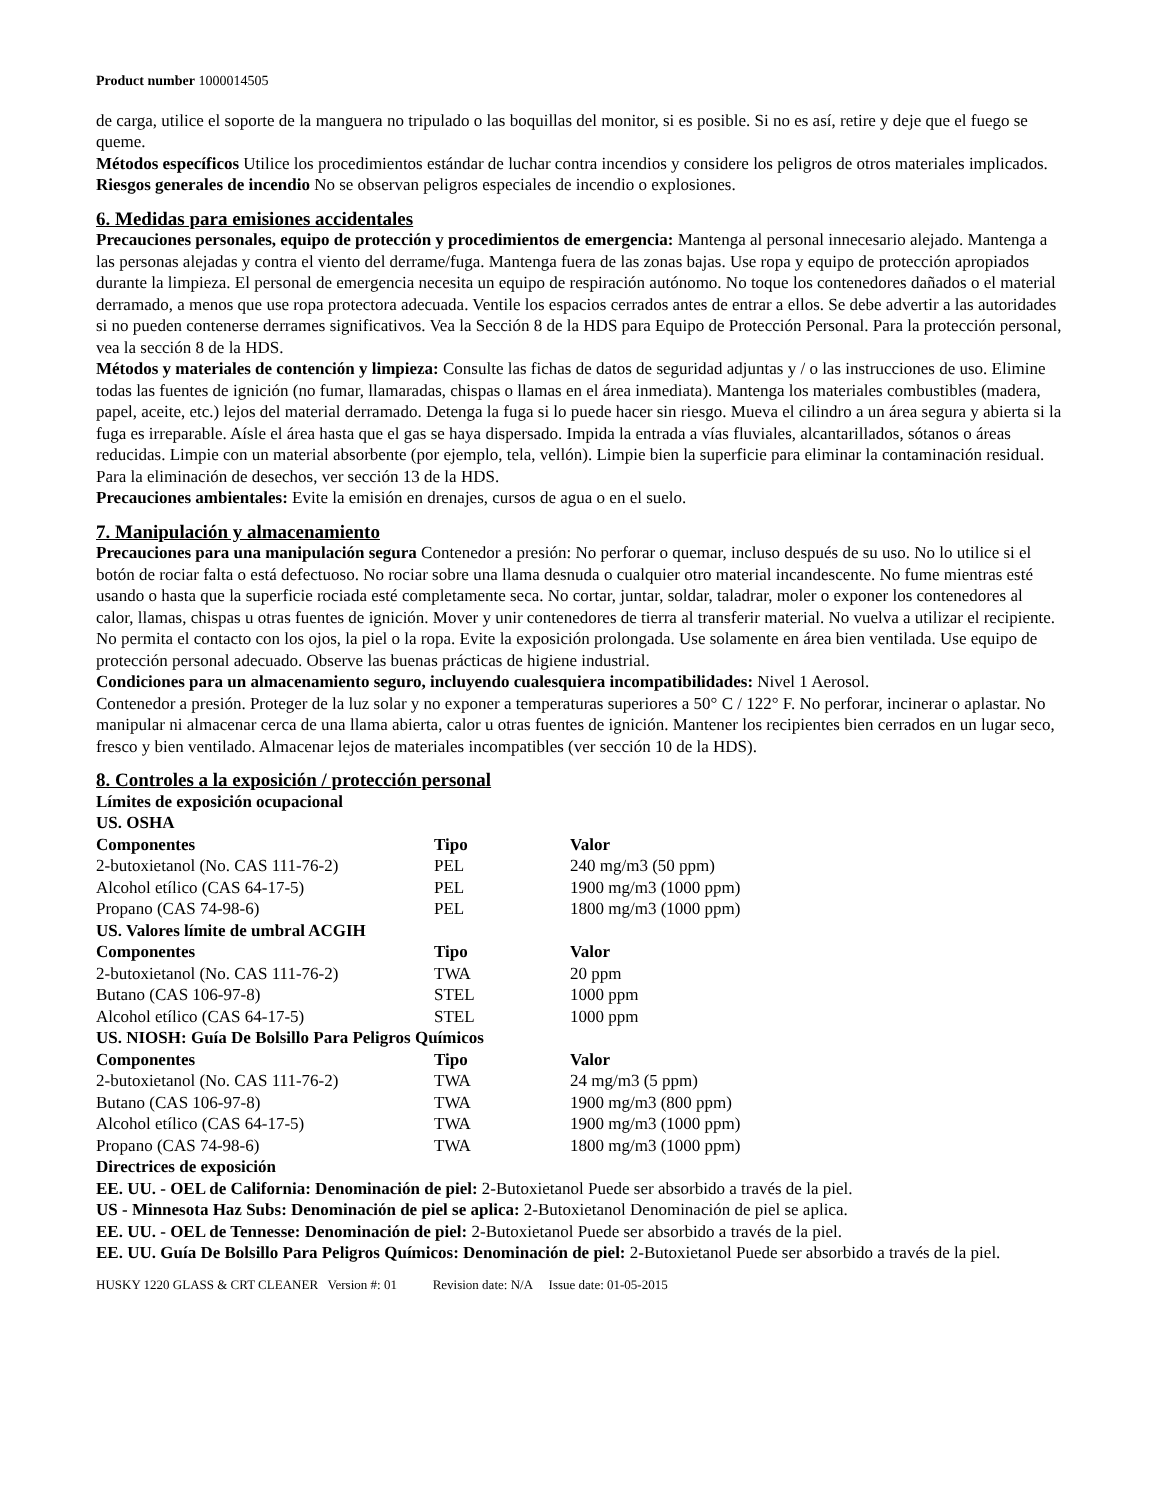Product number 1000014505
de carga, utilice el soporte de la manguera no tripulado o las boquillas del monitor, si es posible. Si no es así, retire y deje que el fuego se queme.
Métodos específicos Utilice los procedimientos estándar de luchar contra incendios y considere los peligros de otros materiales implicados.
Riesgos generales de incendio No se observan peligros especiales de incendio o explosiones.
6. Medidas para emisiones accidentales
Precauciones personales, equipo de protección y procedimientos de emergencia: Mantenga al personal innecesario alejado. Mantenga a las personas alejadas y contra el viento del derrame/fuga. Mantenga fuera de las zonas bajas. Use ropa y equipo de protección apropiados durante la limpieza. El personal de emergencia necesita un equipo de respiración autónomo. No toque los contenedores dañados o el material derramado, a menos que use ropa protectora adecuada. Ventile los espacios cerrados antes de entrar a ellos. Se debe advertir a las autoridades si no pueden contenerse derrames significativos. Vea la Sección 8 de la HDS para Equipo de Protección Personal. Para la protección personal, vea la sección 8 de la HDS.
Métodos y materiales de contención y limpieza: Consulte las fichas de datos de seguridad adjuntas y / o las instrucciones de uso. Elimine todas las fuentes de ignición (no fumar, llamaradas, chispas o llamas en el área inmediata). Mantenga los materiales combustibles (madera, papel, aceite, etc.) lejos del material derramado. Detenga la fuga si lo puede hacer sin riesgo. Mueva el cilindro a un área segura y abierta si la fuga es irreparable. Aísle el área hasta que el gas se haya dispersado. Impida la entrada a vías fluviales, alcantarillados, sótanos o áreas reducidas. Limpie con un material absorbente (por ejemplo, tela, vellón). Limpie bien la superficie para eliminar la contaminación residual. Para la eliminación de desechos, ver sección 13 de la HDS.
Precauciones ambientales: Evite la emisión en drenajes, cursos de agua o en el suelo.
7. Manipulación y almacenamiento
Precauciones para una manipulación segura Contenedor a presión: No perforar o quemar, incluso después de su uso. No lo utilice si el botón de rociar falta o está defectuoso. No rociar sobre una llama desnuda o cualquier otro material incandescente. No fume mientras esté usando o hasta que la superficie rociada esté completamente seca. No cortar, juntar, soldar, taladrar, moler o exponer los contenedores al calor, llamas, chispas u otras fuentes de ignición. Mover y unir contenedores de tierra al transferir material. No vuelva a utilizar el recipiente. No permita el contacto con los ojos, la piel o la ropa. Evite la exposición prolongada. Use solamente en área bien ventilada. Use equipo de protección personal adecuado. Observe las buenas prácticas de higiene industrial.
Condiciones para un almacenamiento seguro, incluyendo cualesquiera incompatibilidades: Nivel 1 Aerosol.
Contenedor a presión. Proteger de la luz solar y no exponer a temperaturas superiores a 50° C / 122° F. No perforar, incinerar o aplastar. No manipular ni almacenar cerca de una llama abierta, calor u otras fuentes de ignición. Mantener los recipientes bien cerrados en un lugar seco, fresco y bien ventilado. Almacenar lejos de materiales incompatibles (ver sección 10 de la HDS).
8. Controles a la exposición / protección personal
Límites de exposición ocupacional
US. OSHA
| Componentes | Tipo | Valor |
| --- | --- | --- |
| 2-butoxietanol (No. CAS 111-76-2) | PEL | 240 mg/m3 (50 ppm) |
| Alcohol etílico (CAS 64-17-5) | PEL | 1900 mg/m3 (1000 ppm) |
| Propano (CAS 74-98-6) | PEL | 1800 mg/m3 (1000 ppm) |
US. Valores límite de umbral ACGIH
| Componentes | Tipo | Valor |
| --- | --- | --- |
| 2-butoxietanol (No. CAS 111-76-2) | TWA | 20 ppm |
| Butano (CAS 106-97-8) | STEL | 1000 ppm |
| Alcohol etílico (CAS 64-17-5) | STEL | 1000 ppm |
US. NIOSH: Guía De Bolsillo Para Peligros Químicos
| Componentes | Tipo | Valor |
| --- | --- | --- |
| 2-butoxietanol (No. CAS 111-76-2) | TWA | 24 mg/m3 (5 ppm) |
| Butano (CAS 106-97-8) | TWA | 1900 mg/m3 (800 ppm) |
| Alcohol etílico (CAS 64-17-5) | TWA | 1900 mg/m3 (1000 ppm) |
| Propano (CAS 74-98-6) | TWA | 1800 mg/m3 (1000 ppm) |
Directrices de exposición
EE. UU. - OEL de California: Denominación de piel: 2-Butoxietanol Puede ser absorbido a través de la piel.
US - Minnesota Haz Subs: Denominación de piel se aplica: 2-Butoxietanol Denominación de piel se aplica.
EE. UU. - OEL de Tennesse: Denominación de piel: 2-Butoxietanol Puede ser absorbido a través de la piel.
EE. UU. Guía De Bolsillo Para Peligros Químicos: Denominación de piel: 2-Butoxietanol Puede ser absorbido a través de la piel.
HUSKY 1220 GLASS & CRT CLEANER Version #: 01 Revision date: N/A Issue date: 01-05-2015